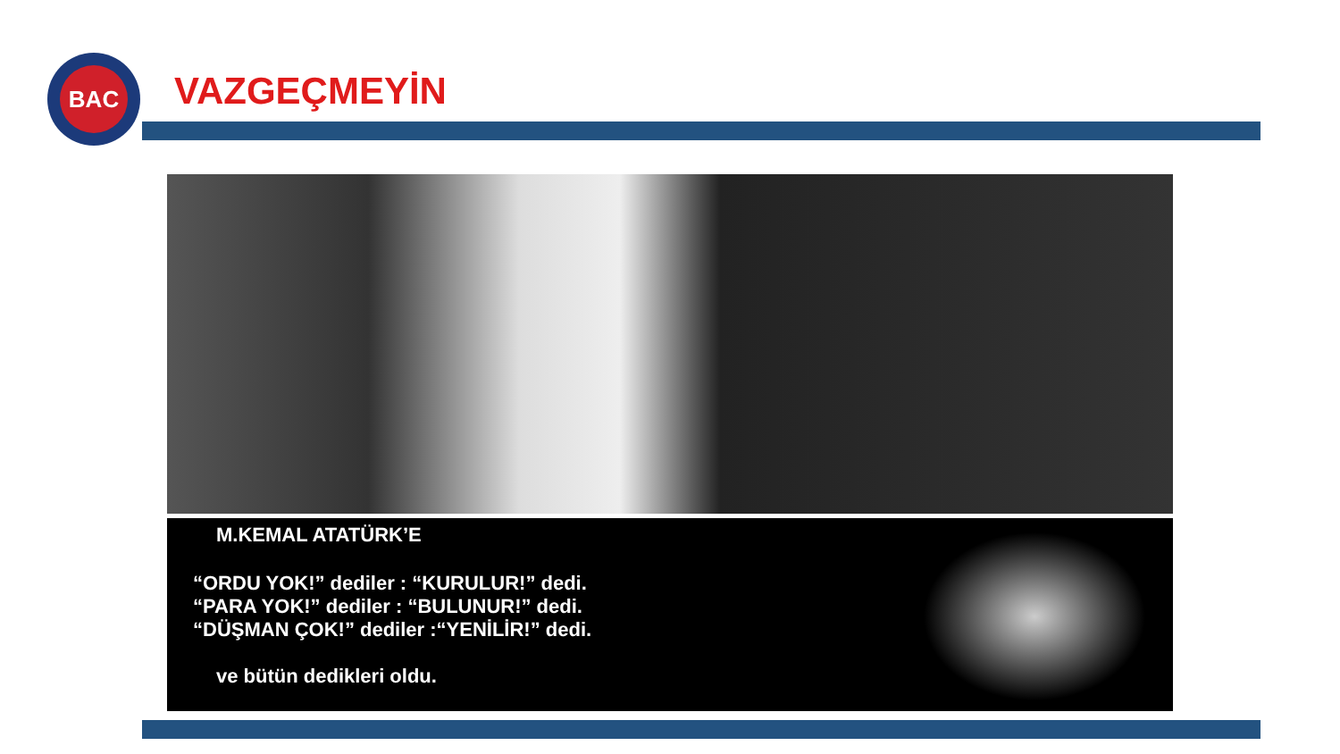BAC
VAZGEÇMEYİN
M.KEMAL ATATÜRK’E
“ORDU YOK!” dediler : “KURULUR!” dedi.
“PARA YOK!” dediler : “BULUNUR!” dedi.
“DÜŞMAN ÇOK!” dediler :“YENİLİR!” dedi.
ve bütün dedikleri oldu.